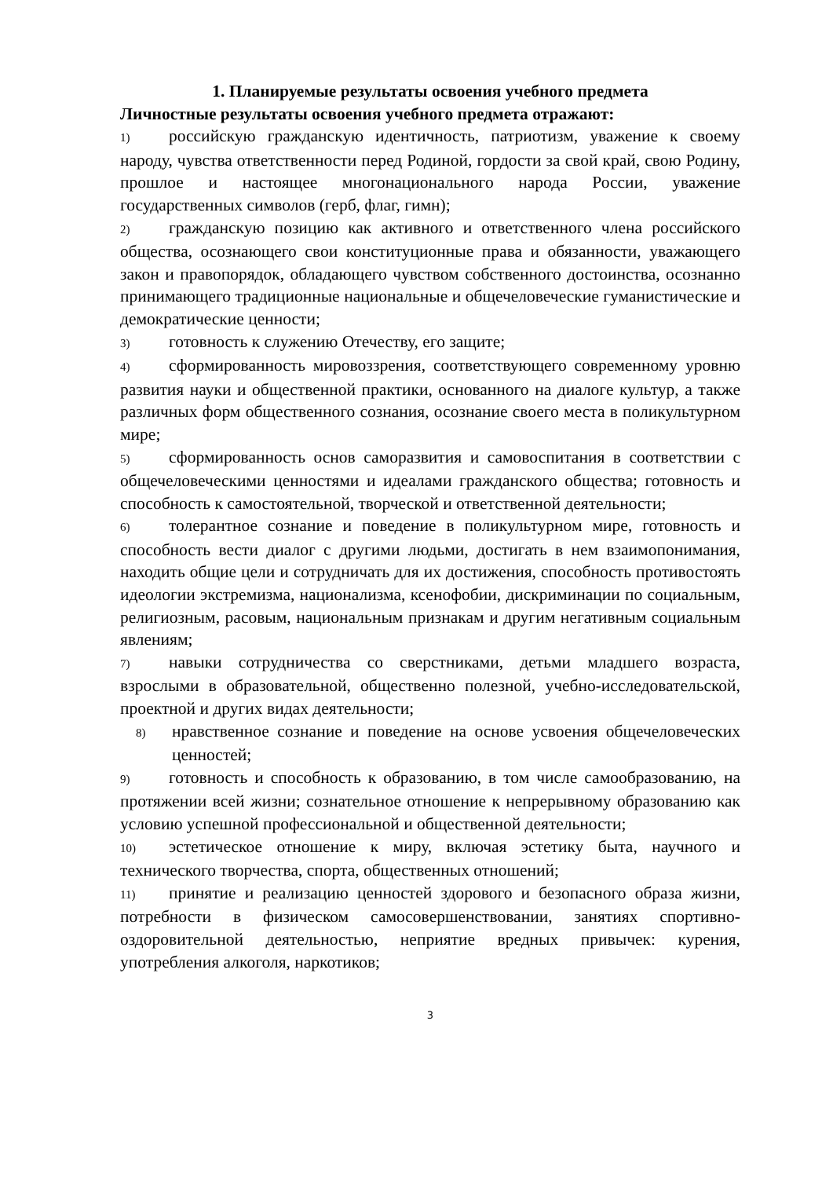1. Планируемые результаты освоения учебного предмета
Личностные результаты освоения учебного предмета отражают:
1) российскую гражданскую идентичность, патриотизм, уважение к своему народу, чувства ответственности перед Родиной, гордости за свой край, свою Родину, прошлое и настоящее многонационального народа России, уважение государственных символов (герб, флаг, гимн);
2) гражданскую позицию как активного и ответственного члена российского общества, осознающего свои конституционные права и обязанности, уважающего закон и правопорядок, обладающего чувством собственного достоинства, осознанно принимающего традиционные национальные и общечеловеческие гуманистические и демократические ценности;
3) готовность к служению Отечеству, его защите;
4) сформированность мировоззрения, соответствующего современному уровню развития науки и общественной практики, основанного на диалоге культур, а также различных форм общественного сознания, осознание своего места в поликультурном мире;
5) сформированность основ саморазвития и самовоспитания в соответствии с общечеловеческими ценностями и идеалами гражданского общества; готовность и способность к самостоятельной, творческой и ответственной деятельности;
6) толерантное сознание и поведение в поликультурном мире, готовность и способность вести диалог с другими людьми, достигать в нем взаимопонимания, находить общие цели и сотрудничать для их достижения, способность противостоять идеологии экстремизма, национализма, ксенофобии, дискриминации по социальным, религиозным, расовым, национальным признакам и другим негативным социальным явлениям;
7) навыки сотрудничества со сверстниками, детьми младшего возраста, взрослыми в образовательной, общественно полезной, учебно-исследовательской, проектной и других видах деятельности;
8) нравственное сознание и поведение на основе усвоения общечеловеческих ценностей;
9) готовность и способность к образованию, в том числе самообразованию, на протяжении всей жизни; сознательное отношение к непрерывному образованию как условию успешной профессиональной и общественной деятельности;
10) эстетическое отношение к миру, включая эстетику быта, научного и технического творчества, спорта, общественных отношений;
11) принятие и реализацию ценностей здорового и безопасного образа жизни, потребности в физическом самосовершенствовании, занятиях спортивно-оздоровительной деятельностью, неприятие вредных привычек: курения, употребления алкоголя, наркотиков;
3